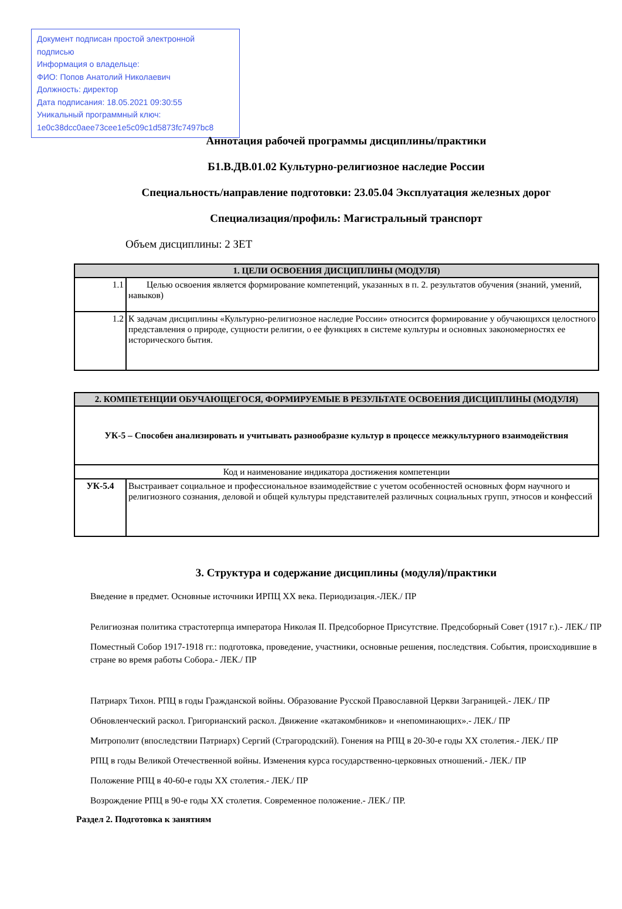Документ подписан простой электронной подписью
Информация о владельце:
ФИО: Попов Анатолий Николаевич
Должность: директор
Дата подписания: 18.05.2021 09:30:55
Уникальный программный ключ:
1e0c38dcc0aee73cee1e5c09c1d5873fc7497bc8
Аннотация рабочей программы дисциплины/практики
Б1.В.ДВ.01.02 Культурно-религиозное наследие России
Специальность/направление подготовки: 23.05.04 Эксплуатация железных дорог
Специализация/профиль: Магистральный транспорт
Объем дисциплины: 2 ЗЕТ
| 1. ЦЕЛИ ОСВОЕНИЯ ДИСЦИПЛИНЫ (МОДУЛЯ) | |
| --- | --- |
| 1.1 | Целью освоения является формирование компетенций, указанных в п. 2. результатов обучения (знаний, умений, навыков) |
| 1.2 | К задачам дисциплины «Культурно-религиозное наследие России» относится формирование у обучающихся целостного представления о природе, сущности религии, о ее функциях в системе культуры и основных закономерностях ее исторического бытия. |
| 2. КОМПЕТЕНЦИИ ОБУЧАЮЩЕГОСЯ, ФОРМИРУЕМЫЕ В РЕЗУЛЬТАТЕ ОСВОЕНИЯ ДИСЦИПЛИНЫ (МОДУЛЯ) | |
| --- | --- |
| УК-5 – Способен анализировать и учитывать разнообразие культур в процессе межкультурного взаимодействия | |
| Код и наименование индикатора достижения компетенции | |
| УК-5.4 | Выстраивает социальное и профессиональное взаимодействие с учетом особенностей основных форм научного и религиозного сознания, деловой и общей культуры представителей различных социальных групп, этносов и конфессий |
3. Структура и содержание дисциплины (модуля)/практики
Введение в предмет. Основные источники ИРПЦ XX века. Периодизация.-ЛЕК./ ПР
Религиозная политика страстотерпца императора Николая II. Предсоборное Присутствие. Предсоборный Совет (1917 г.).- ЛЕК./ ПР
Поместный Собор 1917-1918 гг.: подготовка, проведение, участники, основные решения, последствия. События, происходившие в стране во время работы Собора.- ЛЕК./ ПР
Патриарх Тихон. РПЦ в годы Гражданской войны. Образование Русской Православной Церкви Заграницей.- ЛЕК./ ПР
Обновленческий раскол. Григорианский раскол. Движение «катакомбников» и «непоминающих».- ЛЕК./ ПР
Митрополит (впоследствии Патриарх) Сергий (Страгородский). Гонения на РПЦ в 20-30-е годы XX столетия.- ЛЕК./ ПР
РПЦ в годы Великой Отечественной войны. Изменения курса государственно-церковных отношений.- ЛЕК./ ПР
Положение РПЦ в 40-60-е годы XX столетия.- ЛЕК./ ПР
Возрождение РПЦ в 90-е годы XX столетия. Современное положение.- ЛЕК./ ПР.
Раздел 2. Подготовка к занятиям